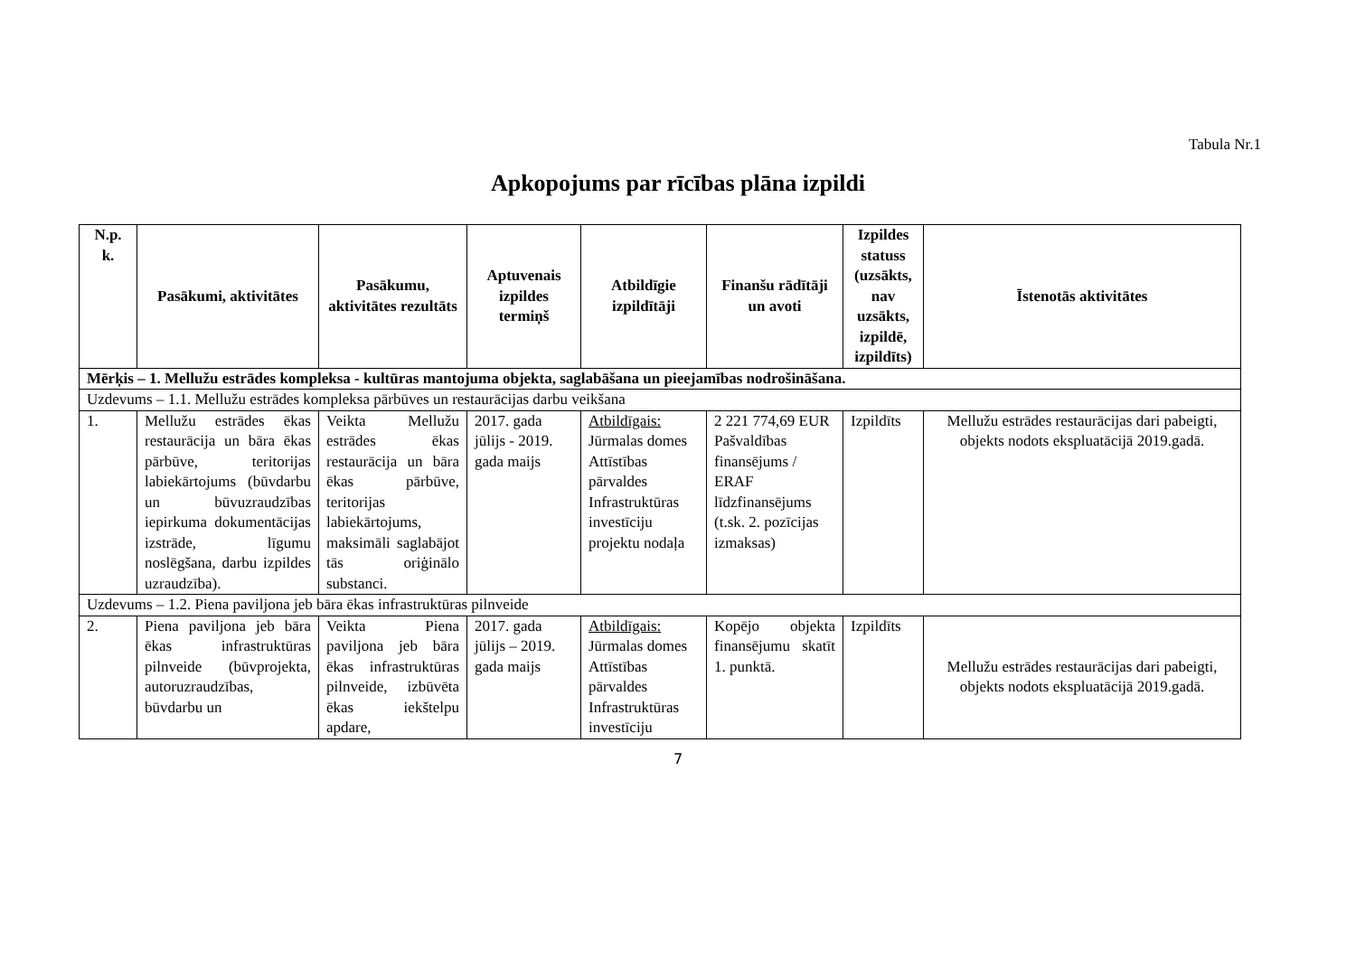Tabula Nr.1
Apkopojums par rīcības plāna izpildi
| N.p. k. | Pasākumi, aktivitātes | Pasākumu, aktivitātes rezultāts | Aptuvenais izpildes termiņš | Atbildīgie izpildītāji | Finanšu rādītāji un avoti | Izpildes statuss (uzsākts, nav uzsākts, izpildē, izpildīts) | Īstenotās aktivitātes |
| --- | --- | --- | --- | --- | --- | --- | --- |
| Mērķis – 1. Mellužu estrādes kompleksa - kultūras mantojuma objekta, saglabāšana un pieejamības nodrošināšana. | | | | | | | |
| Uzdevums – 1.1. Mellužu estrādes kompleksa pārbūves un restaurācijas darbu veikšana | | | | | | | |
| 1. | Mellužu estrādes ēkas restaurācija un bāra ēkas pārbūve, teritorijas labiekārtojums (būvdarbu un būvuzraudzības iepirkuma dokumentācijas izstrāde, līgumu noslēgšana, darbu izpildes uzraudzība). | Veikta Mellužu estrādes ēkas restaurācija un bāra ēkas pārbūve, teritorijas labiekārtojums, maksimāli saglabājot tās oriģinālo substanci. | 2017. gada jūlijs - 2019. gada maijs | Atbildīgais: Jūrmalas domes Attīstības pārvaldes Infrastruktūras investīciju projektu nodaļa | 2 221 774,69 EUR Pašvaldības finansējums / ERAF līdzfinansējums (t.sk. 2. pozīcijas izmaksas) | Izpildīts | Mellužu estrādes restaurācijas dari pabeigti, objekts nodots ekspluatācijā 2019.gadā. |
| Uzdevums – 1.2. Piena paviljona jeb bāra ēkas infrastruktūras pilnveide | | | | | | | |
| 2. | Piena paviljona jeb bāra ēkas infrastruktūras pilnveide (būvprojekta, autoruzraudzības, būvdarbu un | Veikta Piena paviljona jeb bāra ēkas infrastruktūras pilnveide, izbūvēta ēkas iekštelpu apdare, | 2017. gada jūlijs – 2019. gada maijs | Atbildīgais: Jūrmalas domes Attīstības pārvaldes Infrastruktūras investīciju | Kopējo objekta finansējumu skatīt 1. punktā. | Izpildīts | Mellužu estrādes restaurācijas dari pabeigti, objekts nodots ekspluatācijā 2019.gadā. |
7